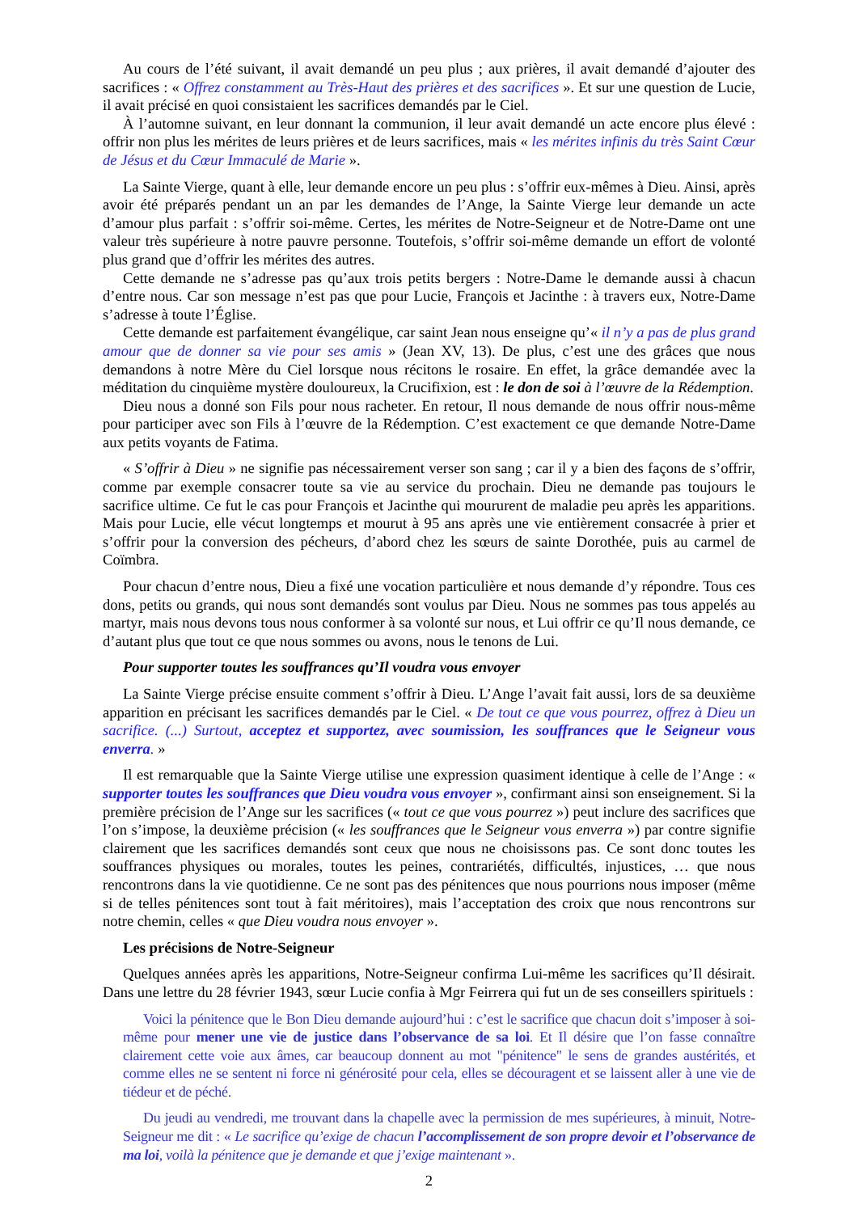Au cours de l’été suivant, il avait demandé un peu plus ; aux prières, il avait demandé d’ajouter des sacrifices : « Offrez constamment au Très-Haut des prières et des sacrifices ». Et sur une question de Lucie, il avait précisé en quoi consistaient les sacrifices demandés par le Ciel.
À l’automne suivant, en leur donnant la communion, il leur avait demandé un acte encore plus élevé : offrir non plus les mérites de leurs prières et de leurs sacrifices, mais « les mérites infinis du très Saint Cœur de Jésus et du Cœur Immaculé de Marie ».
La Sainte Vierge, quant à elle, leur demande encore un peu plus : s’offrir eux-mêmes à Dieu. Ainsi, après avoir été préparés pendant un an par les demandes de l’Ange, la Sainte Vierge leur demande un acte d’amour plus parfait : s’offrir soi-même. Certes, les mérites de Notre-Seigneur et de Notre-Dame ont une valeur très supérieure à notre pauvre personne. Toutefois, s’offrir soi-même demande un effort de volonté plus grand que d’offrir les mérites des autres.
Cette demande ne s’adresse pas qu’aux trois petits bergers : Notre-Dame le demande aussi à chacun d’entre nous. Car son message n’est pas que pour Lucie, François et Jacinthe : à travers eux, Notre-Dame s’adresse à toute l’Église.
Cette demande est parfaitement évangélique, car saint Jean nous enseigne qu’« il n’y a pas de plus grand amour que de donner sa vie pour ses amis » (Jean XV, 13). De plus, c’est une des grâces que nous demandons à notre Mère du Ciel lorsque nous récitons le rosaire. En effet, la grâce demandée avec la méditation du cinquième mystère douloureux, la Crucifixion, est : le don de soi à l’œuvre de la Rédemption.
Dieu nous a donné son Fils pour nous racheter. En retour, Il nous demande de nous offrir nous-même pour participer avec son Fils à l’œuvre de la Rédemption. C’est exactement ce que demande Notre-Dame aux petits voyants de Fatima.
« S’offrir à Dieu » ne signifie pas nécessairement verser son sang ; car il y a bien des façons de s’offrir, comme par exemple consacrer toute sa vie au service du prochain. Dieu ne demande pas toujours le sacrifice ultime. Ce fut le cas pour François et Jacinthe qui moururent de maladie peu après les apparitions. Mais pour Lucie, elle vécut longtemps et mourut à 95 ans après une vie entièrement consacrée à prier et s’offrir pour la conversion des pécheurs, d’abord chez les sœurs de sainte Dorothée, puis au carmel de Coïmbra.
Pour chacun d’entre nous, Dieu a fixé une vocation particulière et nous demande d’y répondre. Tous ces dons, petits ou grands, qui nous sont demandés sont voulus par Dieu. Nous ne sommes pas tous appelés au martyr, mais nous devons tous nous conformer à sa volonté sur nous, et Lui offrir ce qu’Il nous demande, ce d’autant plus que tout ce que nous sommes ou avons, nous le tenons de Lui.
Pour supporter toutes les souffrances qu’Il voudra vous envoyer
La Sainte Vierge précise ensuite comment s’offrir à Dieu. L’Ange l’avait fait aussi, lors de sa deuxième apparition en précisant les sacrifices demandés par le Ciel. « De tout ce que vous pourrez, offrez à Dieu un sacrifice. (...) Surtout, acceptez et supportez, avec soumission, les souffrances que le Seigneur vous enverra. »
Il est remarquable que la Sainte Vierge utilise une expression quasiment identique à celle de l’Ange : « supporter toutes les souffrances que Dieu voudra vous envoyer », confirmant ainsi son enseignement. Si la première précision de l’Ange sur les sacrifices (« tout ce que vous pourrez ») peut inclure des sacrifices que l’on s’impose, la deuxième précision (« les souffrances que le Seigneur vous enverra ») par contre signifie clairement que les sacrifices demandés sont ceux que nous ne choisissons pas. Ce sont donc toutes les souffrances physiques ou morales, toutes les peines, contrariétés, difficultés, injustices, … que nous rencontrons dans la vie quotidienne. Ce ne sont pas des pénitences que nous pourrions nous imposer (même si de telles pénitences sont tout à fait méritoires), mais l’acceptation des croix que nous rencontrons sur notre chemin, celles « que Dieu voudra nous envoyer ».
Les précisions de Notre-Seigneur
Quelques années après les apparitions, Notre-Seigneur confirma Lui-même les sacrifices qu’Il désirait. Dans une lettre du 28 février 1943, sœur Lucie confia à Mgr Feirrera qui fut un de ses conseillers spirituels :
Voici la pénitence que le Bon Dieu demande aujourd’hui : c’est le sacrifice que chacun doit s’imposer à soi-même pour mener une vie de justice dans l’observance de sa loi. Et Il désire que l’on fasse connaître clairement cette voie aux âmes, car beaucoup donnent au mot "pénitence" le sens de grandes austérités, et comme elles ne se sentent ni force ni générosité pour cela, elles se découragent et se laissent aller à une vie de tiédeur et de péché.
Du jeudi au vendredi, me trouvant dans la chapelle avec la permission de mes supérieures, à minuit, Notre-Seigneur me dit : « Le sacrifice qu’exige de chacun l’accomplissement de son propre devoir et l’observance de ma loi, voilà la pénitence que je demande et que j’exige maintenant ».
2